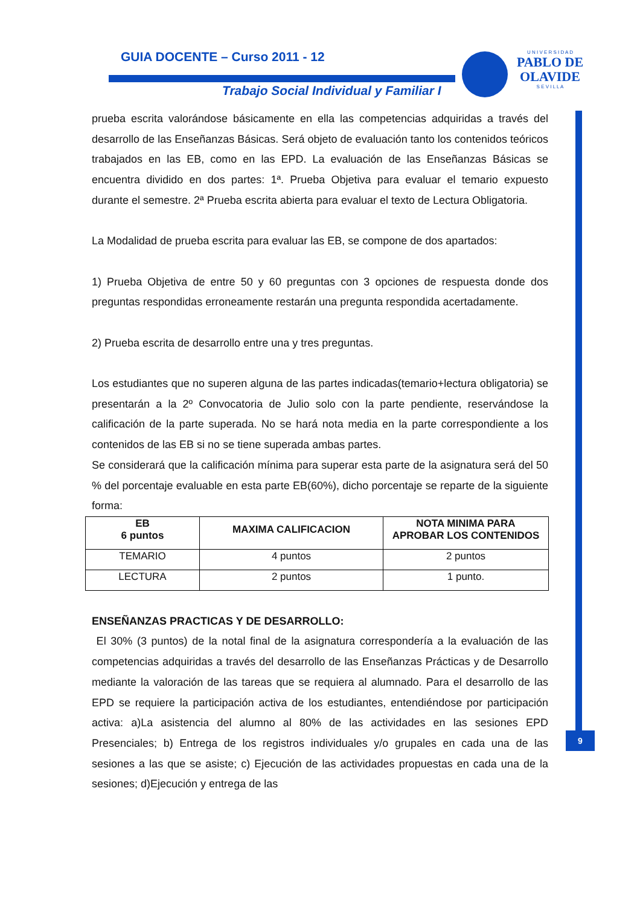GUIA DOCENTE – Curso 2011 - 12
Trabajo Social Individual y Familiar I
U N I V E R S I D A D
PABLO DE OLAVIDE
S E V I L L A
9
prueba escrita valorándose básicamente en ella las competencias adquiridas a través del desarrollo de las Enseñanzas Básicas. Será objeto de evaluación tanto los contenidos teóricos trabajados en las EB, como en las EPD. La evaluación de las Enseñanzas Básicas se encuentra dividido en dos partes: 1ª. Prueba Objetiva para evaluar el temario expuesto durante el semestre. 2ª Prueba escrita abierta para evaluar el texto de Lectura Obligatoria.
La Modalidad de prueba escrita para evaluar las EB, se compone de dos apartados:
1) Prueba Objetiva de entre 50 y 60 preguntas con 3 opciones de respuesta donde dos preguntas respondidas erroneamente restarán una pregunta respondida acertadamente.
2) Prueba escrita de desarrollo entre una y tres preguntas.
Los estudiantes que no superen alguna de las partes indicadas(temario+lectura obligatoria) se presentarán a la 2º Convocatoria de Julio solo con la parte pendiente, reservándose la calificación de la parte superada. No se hará nota media en la parte correspondiente a los contenidos de las EB si no se tiene superada ambas partes.
Se considerará que la calificación mínima para superar esta parte de la asignatura será del 50 % del porcentaje evaluable en esta parte EB(60%), dicho porcentaje se reparte de la siguiente forma:
| EB 6 puntos | MAXIMA CALIFICACION | NOTA MINIMA PARA APROBAR LOS CONTENIDOS |
| --- | --- | --- |
| TEMARIO | 4 puntos | 2 puntos |
| LECTURA | 2 puntos | 1 punto. |
ENSEÑANZAS PRACTICAS Y DE DESARROLLO:
El 30% (3 puntos) de la notal final de la asignatura correspondería a la evaluación de las competencias adquiridas a través del desarrollo de las Enseñanzas Prácticas y de Desarrollo mediante la valoración de las tareas que se requiera al alumnado. Para el desarrollo de las EPD se requiere la participación activa de los estudiantes, entendiéndose por participación activa: a)La asistencia del alumno al 80% de las actividades en las sesiones EPD Presenciales; b) Entrega de los registros individuales y/o grupales en cada una de las sesiones a las que se asiste; c) Ejecución de las actividades propuestas en cada una de la sesiones; d)Ejecución y entrega de las